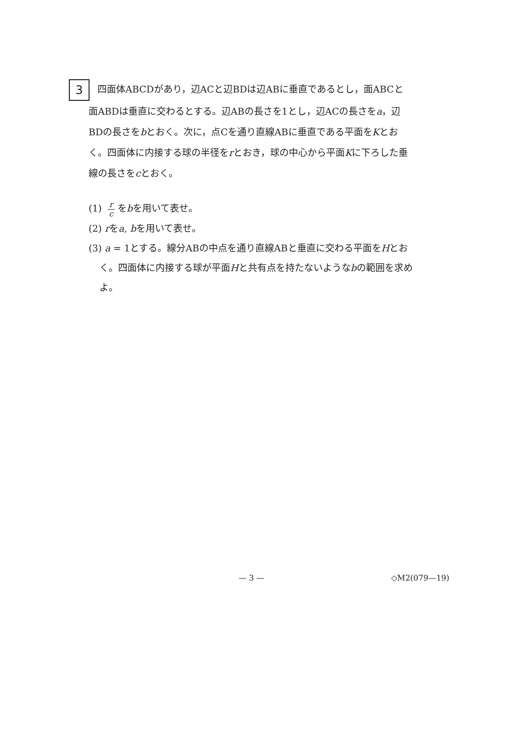3 四面体ABCDがあり，辺ACと辺BDは辺ABに垂直であるとし，面ABCと
面ABDは垂直に交わるとする。辺ABの長さを1とし，辺ACの長さをa，辺
BDの長さをbとおく。次に，点Cを通り直線ABに垂直である平面をKとお
く。四面体に内接する球の半径をrとおき，球の中心から平面Kに下ろした垂
線の長さをcとおく。
(1) r c をbを用いて表せ。
(2) rをa, bを用いて表せ。
(3) a = 1とする。線分ABの中点を通り直線ABと垂直に交わる平面をHとお
く。四面体に内接する球が平面Hと共有点を持たないようなbの範囲を求め
よ。
— 3 — ◇M2(079—19)